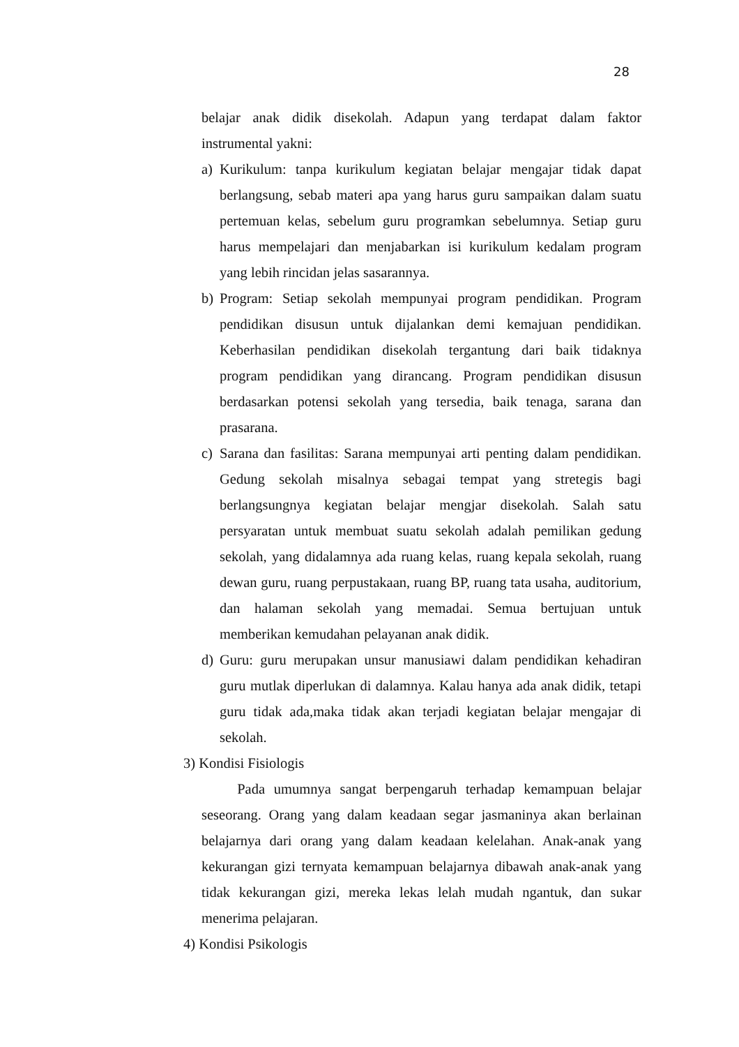28
belajar anak didik disekolah. Adapun yang terdapat dalam faktor instrumental yakni:
a) Kurikulum: tanpa kurikulum kegiatan belajar mengajar tidak dapat berlangsung, sebab materi apa yang harus guru sampaikan dalam suatu pertemuan kelas, sebelum guru programkan sebelumnya. Setiap guru harus mempelajari dan menjabarkan isi kurikulum kedalam program yang lebih rincidan jelas sasarannya.
b) Program: Setiap sekolah mempunyai program pendidikan. Program pendidikan disusun untuk dijalankan demi kemajuan pendidikan. Keberhasilan pendidikan disekolah tergantung dari baik tidaknya program pendidikan yang dirancang. Program pendidikan disusun berdasarkan potensi sekolah yang tersedia, baik tenaga, sarana dan prasarana.
c) Sarana dan fasilitas: Sarana mempunyai arti penting dalam pendidikan. Gedung sekolah misalnya sebagai tempat yang stretegis bagi berlangsungnya kegiatan belajar mengjar disekolah. Salah satu persyaratan untuk membuat suatu sekolah adalah pemilikan gedung sekolah, yang didalamnya ada ruang kelas, ruang kepala sekolah, ruang dewan guru, ruang perpustakaan, ruang BP, ruang tata usaha, auditorium, dan halaman sekolah yang memadai. Semua bertujuan untuk memberikan kemudahan pelayanan anak didik.
d) Guru: guru merupakan unsur manusiawi dalam pendidikan kehadiran guru mutlak diperlukan di dalamnya. Kalau hanya ada anak didik, tetapi guru tidak ada,maka tidak akan terjadi kegiatan belajar mengajar di sekolah.
3) Kondisi Fisiologis
Pada umumnya sangat berpengaruh terhadap kemampuan belajar seseorang. Orang yang dalam keadaan segar jasmaninya akan berlainan belajarnya dari orang yang dalam keadaan kelelahan. Anak-anak yang kekurangan gizi ternyata kemampuan belajarnya dibawah anak-anak yang tidak kekurangan gizi, mereka lekas lelah mudah ngantuk, dan sukar menerima pelajaran.
4) Kondisi Psikologis